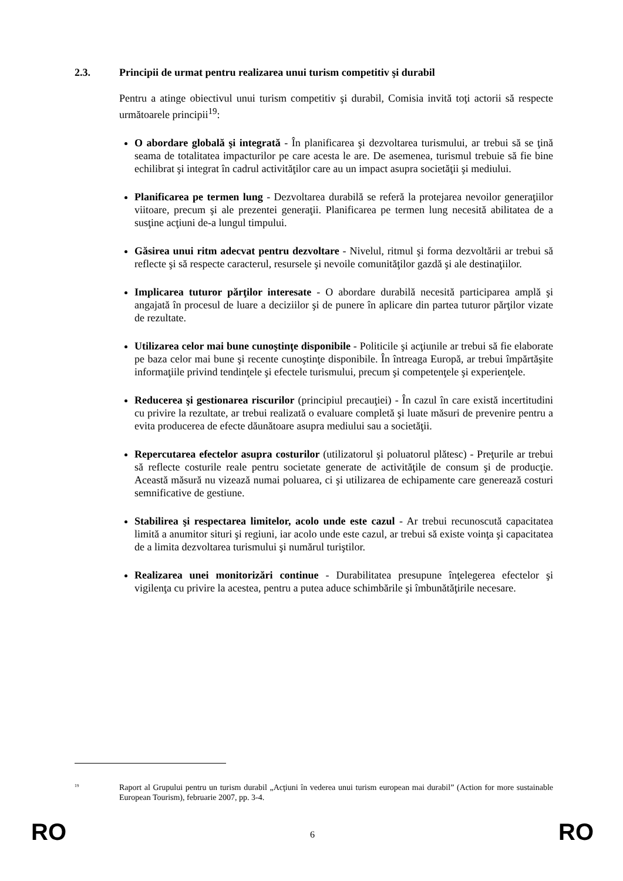2.3. Principii de urmat pentru realizarea unui turism competitiv şi durabil
Pentru a atinge obiectivul unui turism competitiv şi durabil, Comisia invită toţi actorii să respecte următoarele principii<sup>19</sup>:
O abordare globală şi integrată - În planificarea şi dezvoltarea turismului, ar trebui să se ţină seama de totalitatea impacturilor pe care acesta le are. De asemenea, turismul trebuie să fie bine echilibrat şi integrat în cadrul activităţilor care au un impact asupra societăţii şi mediului.
Planificarea pe termen lung - Dezvoltarea durabilă se referă la protejarea nevoilor generaţiilor viitoare, precum şi ale prezentei generaţii. Planificarea pe termen lung necesită abilitatea de a susţine acţiuni de-a lungul timpului.
Găsirea unui ritm adecvat pentru dezvoltare - Nivelul, ritmul şi forma dezvoltării ar trebui să reflecte şi să respecte caracterul, resursele şi nevoile comunităţilor gazdă şi ale destinaţiilor.
Implicarea tuturor părţilor interesate - O abordare durabilă necesită participarea amplă şi angajată în procesul de luare a deciziilor şi de punere în aplicare din partea tuturor părţilor vizate de rezultate.
Utilizarea celor mai bune cunoştinţe disponibile - Politicile şi acţiunile ar trebui să fie elaborate pe baza celor mai bune şi recente cunoştinţe disponibile. În întreaga Europă, ar trebui împărtăşite informaţiile privind tendinţele şi efectele turismului, precum şi competenţele şi experienţele.
Reducerea şi gestionarea riscurilor (principiul precauţiei) - În cazul în care există incertitudini cu privire la rezultate, ar trebui realizată o evaluare completă şi luate măsuri de prevenire pentru a evita producerea de efecte dăunătoare asupra mediului sau a societăţii.
Repercutarea efectelor asupra costurilor (utilizatorul şi poluatorul plătesc) - Preţurile ar trebui să reflecte costurile reale pentru societate generate de activităţile de consum şi de producţie. Această măsură nu vizează numai poluarea, ci şi utilizarea de echipamente care generează costuri semnificative de gestiune.
Stabilirea şi respectarea limitelor, acolo unde este cazul - Ar trebui recunoscută capacitatea limită a anumitor situri şi regiuni, iar acolo unde este cazul, ar trebui să existe voinţa şi capacitatea de a limita dezvoltarea turismului şi numărul turiştilor.
Realizarea unei monitorizări continue - Durabilitatea presupune înţelegerea efectelor şi vigilenţa cu privire la acestea, pentru a putea aduce schimbările şi îmbunătăţirile necesare.
<sup>19</sup>
Raport al Grupului pentru un turism durabil „Acţiuni în vederea unui turism european mai durabil” (Action for more sustainable European Tourism), februarie 2007, pp. 3-4.
RO
6
RO